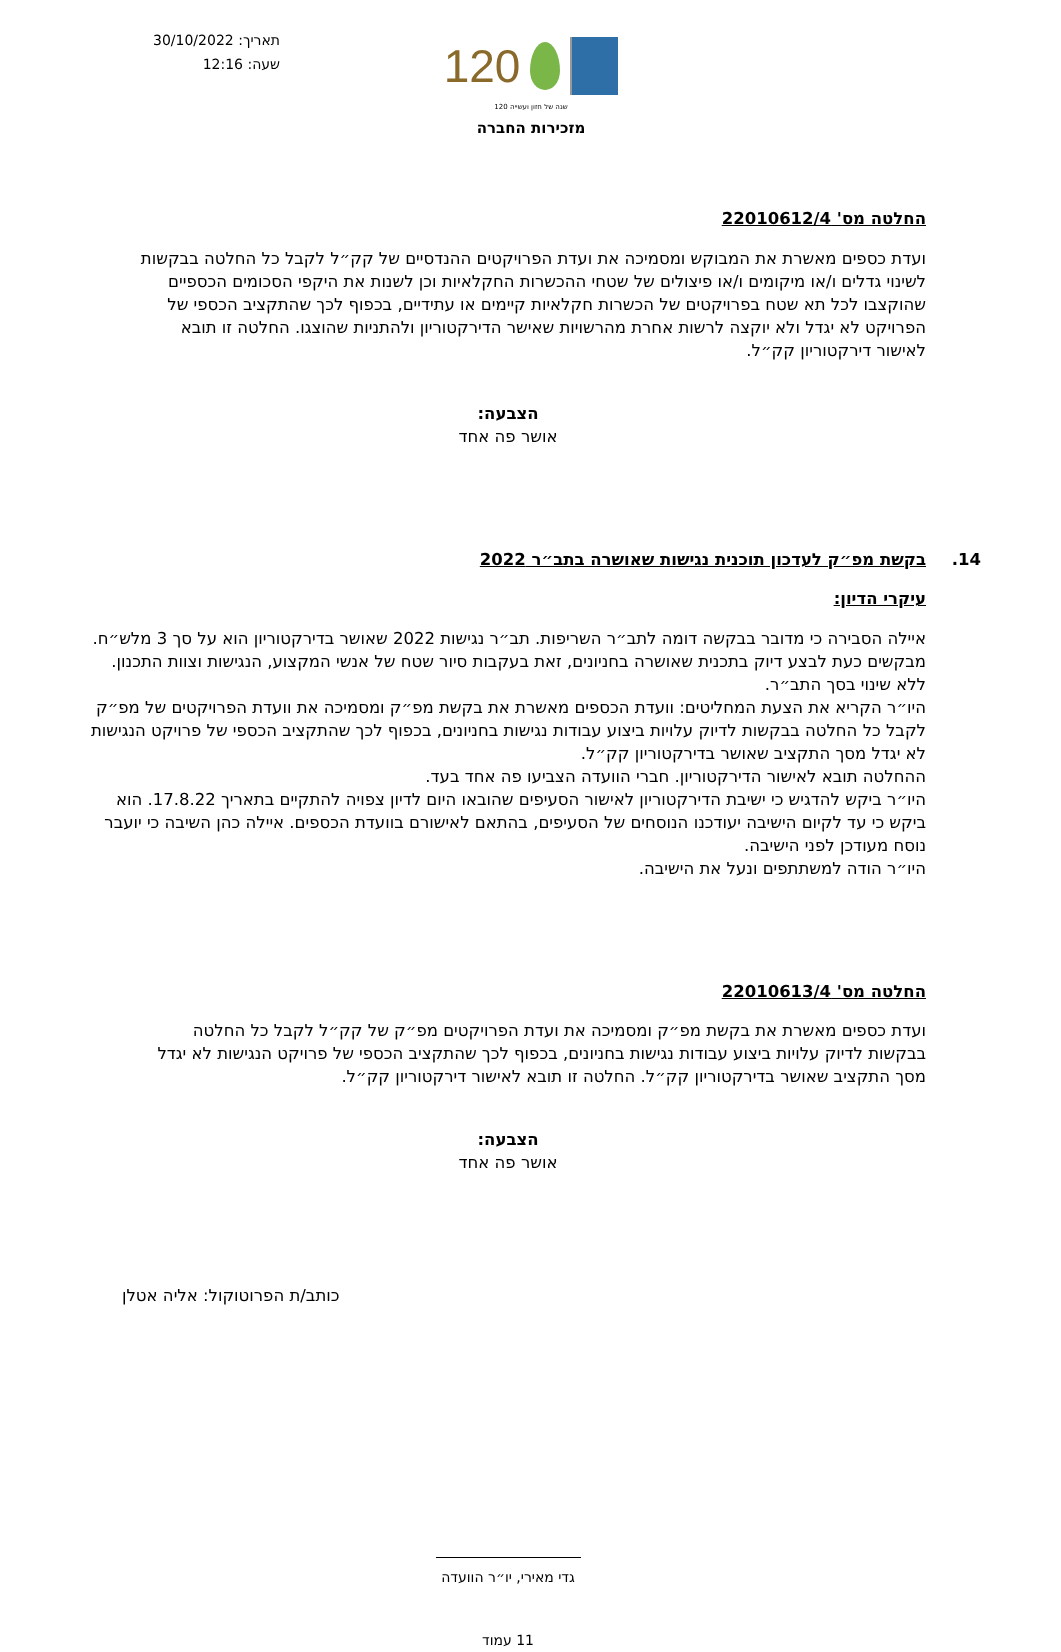תאריך: 30/10/2022
שעה: 12:16
120
120 שנה של חזון ועשייה
מזכירות החברה
החלטה מס' 22010612/4
ועדת כספים מאשרת את המבוקש ומסמיכה את ועדת הפרויקטים ההנדסיים של קק״ל לקבל כל החלטה בבקשות לשינוי גדלים ו/או מיקומים ו/או פיצולים של שטחי ההכשרות החקלאיות וכן לשנות את היקפי הסכומים הכספיים שהוקצבו לכל תא שטח בפרויקטים של הכשרות חקלאיות קיימים או עתידיים, בכפוף לכך שהתקציב הכספי של הפרויקט לא יגדל ולא יוקצה לרשות אחרת מהרשויות שאישר הדירקטוריון ולהתניות שהוצגו. החלטה זו תובא לאישור דירקטוריון קק״ל.
הצבעה:
אושר פה אחד
14. בקשת מפ״ק לעדכון תוכנית נגישות שאושרה בתב״ר 2022
עיקרי הדיון:
איילה הסבירה כי מדובר בבקשה דומה לתב״ר השריפות. תב״ר נגישות 2022 שאושר בדירקטוריון הוא על סך 3 מלש״ח. מבקשים כעת לבצע דיוק בתכנית שאושרה בחניונים, זאת בעקבות סיור שטח של אנשי המקצוע, הנגישות וצוות התכנון. ללא שינוי בסך התב״ר.
היו״ר הקריא את הצעת המחליטים: וועדת הכספים מאשרת את בקשת מפ״ק ומסמיכה את וועדת הפרויקטים של מפ״ק לקבל כל החלטה בבקשות לדיוק עלויות ביצוע עבודות נגישות בחניונים, בכפוף לכך שהתקציב הכספי של פרויקט הנגישות לא יגדל מסך התקציב שאושר בדירקטוריון קק״ל.
ההחלטה תובא לאישור הדירקטוריון. חברי הוועדה הצביעו פה אחד בעד.
היו״ר ביקש להדגיש כי ישיבת הדירקטוריון לאישור הסעיפים שהובאו היום לדיון צפויה להתקיים בתאריך 17.8.22. הוא ביקש כי עד לקיום הישיבה יעודכנו הנוסחים של הסעיפים, בהתאם לאישורם בוועדת הכספים. איילה כהן השיבה כי יועבר נוסח מעודכן לפני הישיבה.
היו״ר הודה למשתתפים ונעל את הישיבה.
החלטה מס' 22010613/4
ועדת כספים מאשרת את בקשת מפ״ק ומסמיכה את ועדת הפרויקטים מפ״ק של קק״ל לקבל כל החלטה בבקשות לדיוק עלויות ביצוע עבודות נגישות בחניונים, בכפוף לכך שהתקציב הכספי של פרויקט הנגישות לא יגדל מסך התקציב שאושר בדירקטוריון קק״ל. החלטה זו תובא לאישור דירקטוריון קק״ל.
הצבעה:
אושר פה אחד
כותב/ת הפרוטוקול: אליה אטלן
גדי מאירי, יו״ר הוועדה
11 עמוד